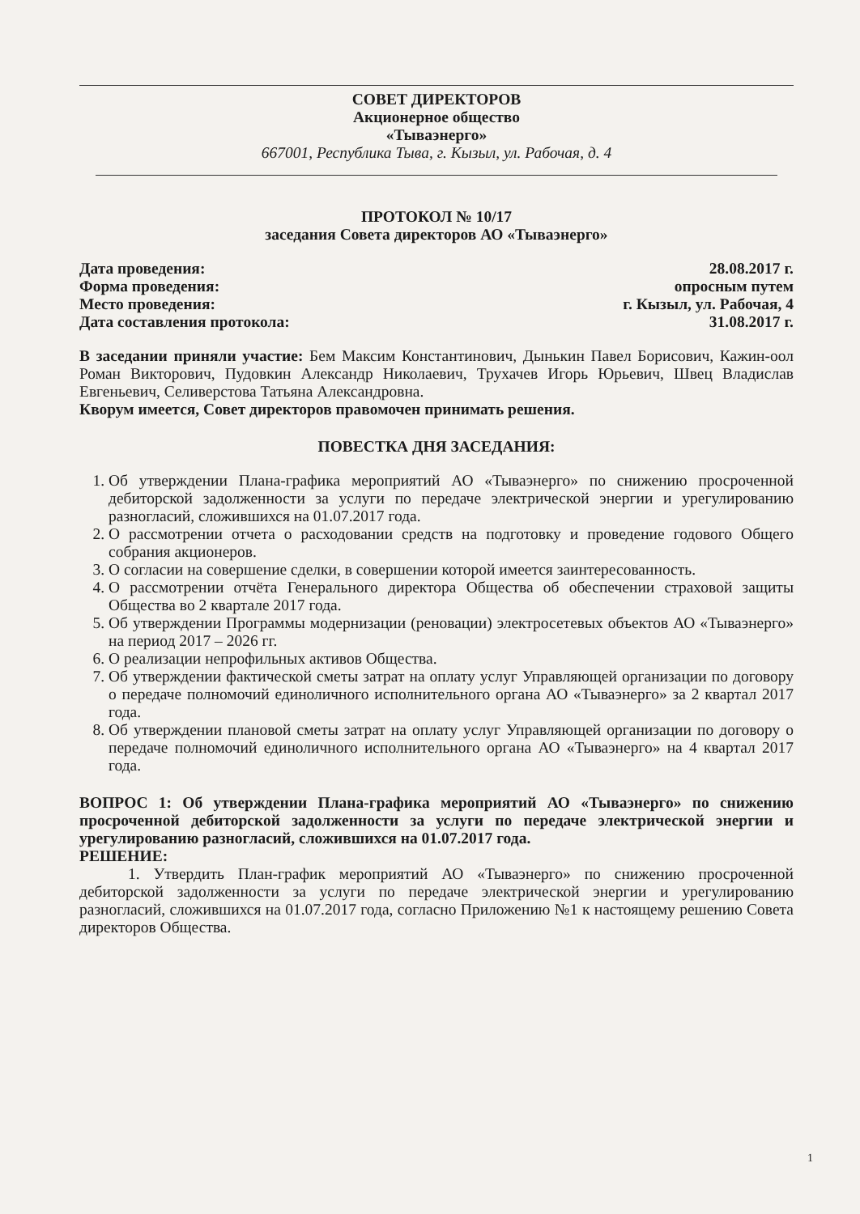СОВЕТ ДИРЕКТОРОВ
Акционерное общество
«Тываэнерго»
667001, Республика Тыва, г. Кызыл, ул. Рабочая, д. 4
ПРОТОКОЛ № 10/17
заседания Совета директоров АО «Тываэнерго»
Дата проведения: 28.08.2017 г.
Форма проведения: опросным путем
Место проведения: г. Кызыл, ул. Рабочая, 4
Дата составления протокола: 31.08.2017 г.
В заседании приняли участие: Бем Максим Константинович, Дынькин Павел Борисович, Кажин-оол Роман Викторович, Пудовкин Александр Николаевич, Трухачев Игорь Юрьевич, Швец Владислав Евгеньевич, Селиверстова Татьяна Александровна.
Кворум имеется, Совет директоров правомочен принимать решения.
ПОВЕСТКА ДНЯ ЗАСЕДАНИЯ:
1. Об утверждении Плана-графика мероприятий АО «Тываэнерго» по снижению просроченной дебиторской задолженности за услуги по передаче электрической энергии и урегулированию разногласий, сложившихся на 01.07.2017 года.
2. О рассмотрении отчета о расходовании средств на подготовку и проведение годового Общего собрания акционеров.
3. О согласии на совершение сделки, в совершении которой имеется заинтересованность.
4. О рассмотрении отчёта Генерального директора Общества об обеспечении страховой защиты Общества во 2 квартале 2017 года.
5. Об утверждении Программы модернизации (реновации) электросетевых объектов АО «Тываэнерго» на период 2017 – 2026 гг.
6. О реализации непрофильных активов Общества.
7. Об утверждении фактической сметы затрат на оплату услуг Управляющей организации по договору о передаче полномочий единоличного исполнительного органа АО «Тываэнерго» за 2 квартал 2017 года.
8. Об утверждении плановой сметы затрат на оплату услуг Управляющей организации по договору о передаче полномочий единоличного исполнительного органа АО «Тываэнерго» на 4 квартал 2017 года.
ВОПРОС 1: Об утверждении Плана-графика мероприятий АО «Тываэнерго» по снижению просроченной дебиторской задолженности за услуги по передаче электрической энергии и урегулированию разногласий, сложившихся на 01.07.2017 года.
РЕШЕНИЕ:
1. Утвердить План-график мероприятий АО «Тываэнерго» по снижению просроченной дебиторской задолженности за услуги по передаче электрической энергии и урегулированию разногласий, сложившихся на 01.07.2017 года, согласно Приложению №1 к настоящему решению Совета директоров Общества.
1